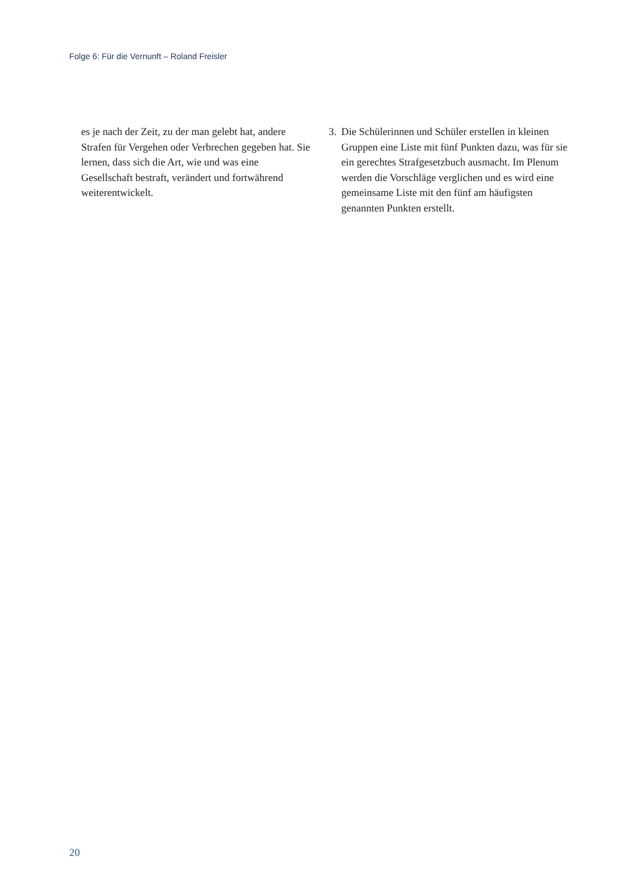Folge 6: Für die Vernunft – Roland Freisler
es je nach der Zeit, zu der man gelebt hat, andere Strafen für Vergehen oder Verbrechen gegeben hat. Sie lernen, dass sich die Art, wie und was eine Gesellschaft bestraft, verändert und fortwährend weiterentwickelt.
3. Die Schülerinnen und Schüler erstellen in kleinen Gruppen eine Liste mit fünf Punkten dazu, was für sie ein gerechtes Strafgesetzbuch ausmacht. Im Plenum werden die Vorschläge verglichen und es wird eine gemeinsame Liste mit den fünf am häufigsten genannten Punkten erstellt.
20